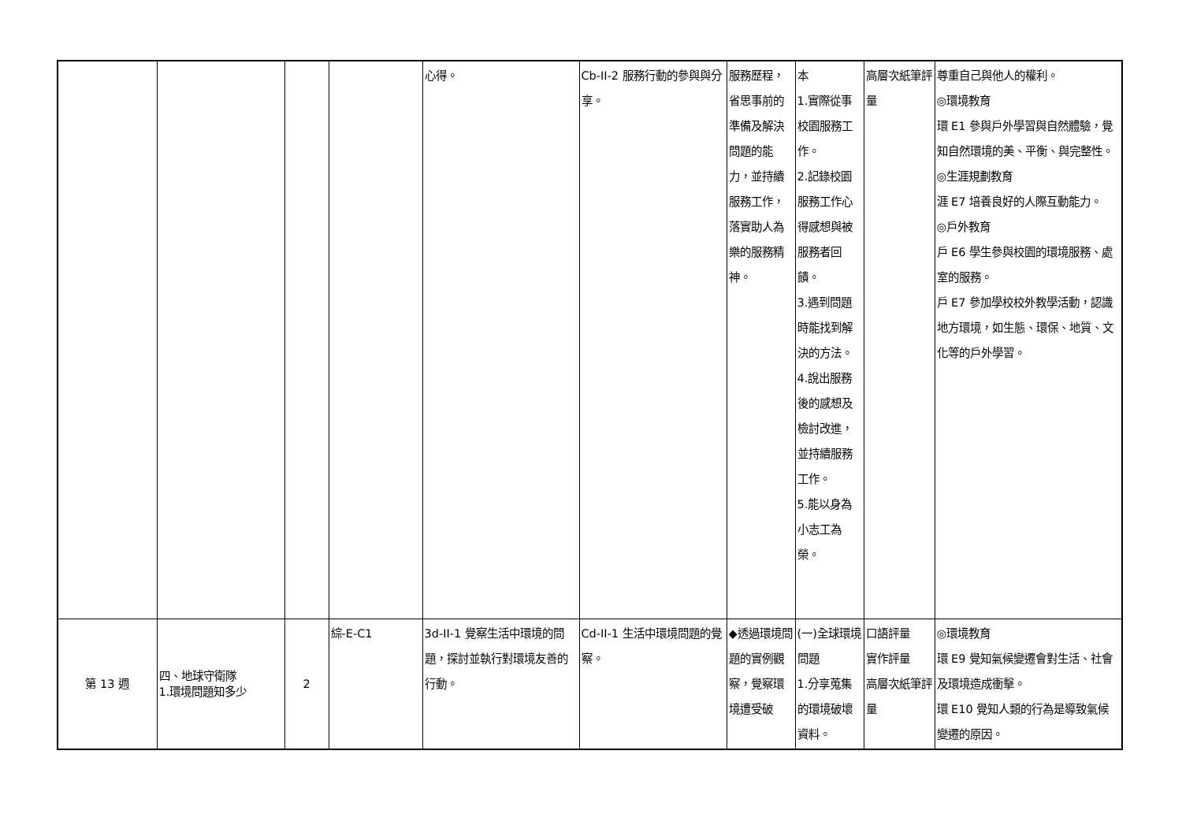| | | | | 心得。 | Cb-II-2 服務行動的參與與分享。 | 服務歷程，省思事前的準備及解決問題的能力，並持續服務工作，落實助人為樂的服務精神。 | 本 1.實際從事校園服務工作。 2.記錄校園服務工作心得感想與被服務者回饋。 3.遇到問題時能找到解決的方法。 4.說出服務後的感想及檢討改進，並持續服務工作。 5.能以身為小志工為榮。 | 高層次紙筆評量 | 尊重自己與他人的權利。 ◎環境教育 環 E1 參與戶外學習與自然體驗，覺知自然環境的美、平衡、與完整性。 ◎生涯規劃教育 涯 E7 培養良好的人際互動能力。 ◎戶外教育 戶 E6 學生參與校園的環境服務、處室的服務。 戶 E7 參加學校校外教學活動，認識地方環境，如生態、環保、地質、文化等的戶外學習。 |
| 第 13 週 | 四、地球守衛隊 1.環境問題知多少 | 2 | 綜-E-C1 | 3d-II-1 覺察生活中環境的問題，探討並執行對環境友善的行動。 | Cd-II-1 生活中環境問題的覺察。 | ◆透過環境問題的實例觀察，覺察環境遭受破 | (一)全球環境問題 1.分享蒐集的環境破壞資料。 | 口語評量 實作評量 高層次紙筆評量 | ◎環境教育 環 E9 覺知氣候變遷會對生活、社會及環境造成衝擊。 環 E10 覺知人類的行為是導致氣候變遷的原因。 |